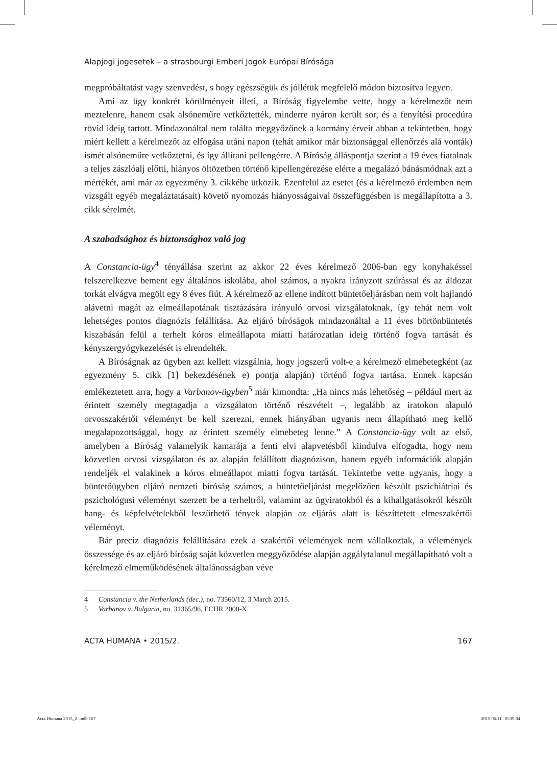Alapjogi jogesetek – a strasbourgi Emberi Jogok Európai Bírósága
megpróbáltatást vagy szenvedést, s hogy egészségük és jóllétük megfelelő módon biztosítva legyen.
Ami az ügy konkrét körülményeit illeti, a Bíróság figyelembe vette, hogy a kérelmezőt nem meztelenre, hanem csak alsóneműre vetkőztették, minderre nyáron került sor, és a fenyítési procedúra rövid ideig tartott. Mindazonáltal nem találta meggyőzőnek a kormány érveit abban a tekintetben, hogy miért kellett a kérelmezőt az elfogása utáni napon (tehát amikor már biztonsággal ellenőrzés alá vonták) ismét alsóneműre vetkőztetni, és így állítani pellengérre. A Bíróság álláspontja szerint a 19 éves fiatalnak a teljes zászlóalj előtti, hiányos öltözetben történő kipellengérezése elérte a megalázó bánásmódnak azt a mértékét, ami már az egyezmény 3. cikkébe ütközik. Ezenfelül az esetet (és a kérelmező érdemben nem vizsgált egyéb megaláztatásait) követő nyomozás hiányosságaival összefüggésben is megállapította a 3. cikk sérelmét.
A szabadsághoz és biztonsághoz való jog
A Constancia-ügy<sup>4</sup> tényállása szerint az akkor 22 éves kérelmező 2006-ban egy konyhakéssel felszerelkezve bement egy általános iskolába, ahol számos, a nyakra irányzott szúrással és az áldozat torkát elvágva megölt egy 8 éves fiút. A kérelmező az ellene indított büntetőeljárásban nem volt hajlandó alávetni magát az elmeállapotának tisztázására irányuló orvosi vizsgálatoknak, így tehát nem volt lehetséges pontos diagnózis felállítása. Az eljáró bíróságok mindazonáltal a 11 éves börtönbüntetés kiszabásán felül a terhelt kóros elmeállapota miatti határozatlan ideig történő fogva tartását és kényszergyógykezelését is elrendelték.
A Bíróságnak az ügyben azt kellett vizsgálnia, hogy jogszerű volt-e a kérelmező elmebetegként (az egyezmény 5. cikk [1] bekezdésének e) pontja alapján) történő fogva tartása. Ennek kapcsán emlékeztetett arra, hogy a Varbanov-ügyben<sup>5</sup> már kimondta: „Ha nincs más lehetőség – például mert az érintett személy megtagadja a vizsgálaton történő részvételt –, legalább az iratokon alapuló orvosszakértői véleményt be kell szerezni, ennek hiányában ugyanis nem állapítható meg kellő megalapozottsággal, hogy az érintett személy elmebeteg lenne.” A Constancia-ügy volt az első, amelyben a Bíróság valamelyik kamarája a fenti elvi alapvetésből kiindulva elfogadta, hogy nem közvetlen orvosi vizsgálaton és az alapján felállított diagnózison, hanem egyéb információk alapján rendeljék el valakinek a kóros elmeállapot miatti fogva tartását. Tekintetbe vette ugyanis, hogy a büntetőügyben eljáró nemzeti bíróság számos, a büntetőeljárást megelőzően készült pszichiátriai és pszichológusi véleményt szerzett be a terheltről, valamint az ügyiratokból és a kihallgatásokról készült hang- és képfelvételekből leszűrhető tények alapján az eljárás alatt is készíttetett elmeszakértői véleményt.
Bár precíz diagnózis felállítására ezek a szakértői vélemények nem vállalkoztak, a vélemények összessége és az eljáró bíróság saját közvetlen meggyőződése alapján aggálytalanul megállapítható volt a kérelmező elmeműködésének általánosságban véve
4 Constancia v. the Netherlands (dec.), no. 73560/12, 3 March 2015.
5 Varbanov v. Bulgaria, no. 31365/96, ECHR 2000-X.
ACTA HUMANA • 2015/2. 167
Acta Humana 2015_2 .indb 167 2015.06.11. 10:39:04